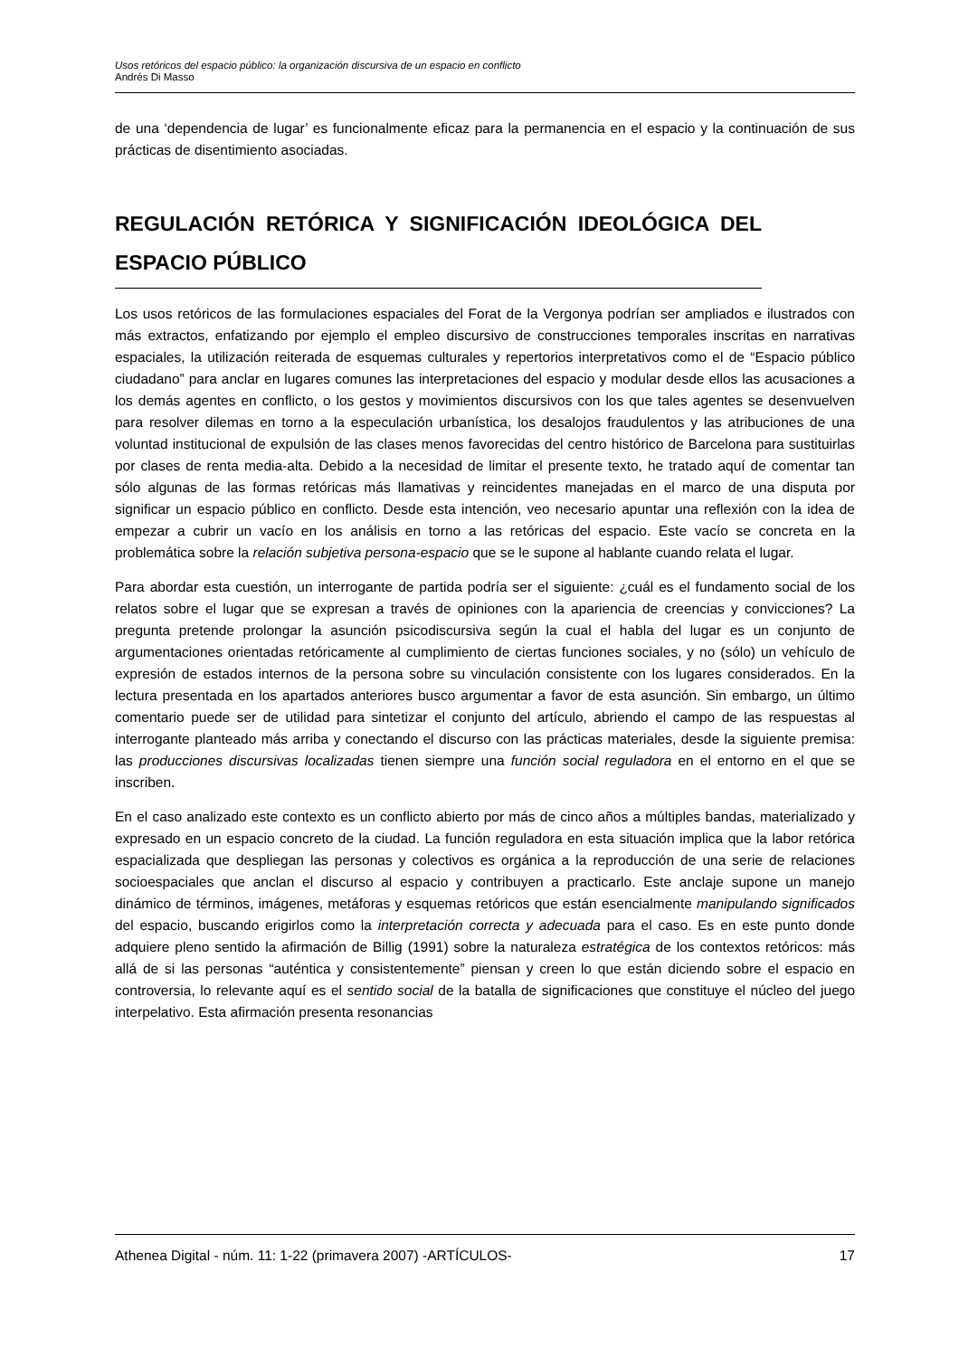Usos retóricos del espacio público: la organización discursiva de un espacio en conflicto
Andrés Di Masso
de una ‘dependencia de lugar’ es funcionalmente eficaz para la permanencia en el espacio y la continuación de sus prácticas de disentimiento asociadas.
REGULACIÓN RETÓRICA Y SIGNIFICACIÓN IDEOLÓGICA DEL ESPACIO PÚBLICO
Los usos retóricos de las formulaciones espaciales del Forat de la Vergonya podrían ser ampliados e ilustrados con más extractos, enfatizando por ejemplo el empleo discursivo de construcciones temporales inscritas en narrativas espaciales, la utilización reiterada de esquemas culturales y repertorios interpretativos como el de “Espacio público ciudadano” para anclar en lugares comunes las interpretaciones del espacio y modular desde ellos las acusaciones a los demás agentes en conflicto, o los gestos y movimientos discursivos con los que tales agentes se desenvuelven para resolver dilemas en torno a la especulación urbanística, los desalojos fraudulentos y las atribuciones de una voluntad institucional de expulsión de las clases menos favorecidas del centro histórico de Barcelona para sustituirlas por clases de renta media-alta. Debido a la necesidad de limitar el presente texto, he tratado aquí de comentar tan sólo algunas de las formas retóricas más llamativas y reincidentes manejadas en el marco de una disputa por significar un espacio público en conflicto. Desde esta intención, veo necesario apuntar una reflexión con la idea de empezar a cubrir un vacío en los análisis en torno a las retóricas del espacio. Este vacío se concreta en la problemática sobre la relación subjetiva persona-espacio que se le supone al hablante cuando relata el lugar.
Para abordar esta cuestión, un interrogante de partida podría ser el siguiente: ¿cuál es el fundamento social de los relatos sobre el lugar que se expresan a través de opiniones con la apariencia de creencias y convicciones? La pregunta pretende prolongar la asunción psicodiscursiva según la cual el habla del lugar es un conjunto de argumentaciones orientadas retóricamente al cumplimiento de ciertas funciones sociales, y no (sólo) un vehículo de expresión de estados internos de la persona sobre su vinculación consistente con los lugares considerados. En la lectura presentada en los apartados anteriores busco argumentar a favor de esta asunción. Sin embargo, un último comentario puede ser de utilidad para sintetizar el conjunto del artículo, abriendo el campo de las respuestas al interrogante planteado más arriba y conectando el discurso con las prácticas materiales, desde la siguiente premisa: las producciones discursivas localizadas tienen siempre una función social reguladora en el entorno en el que se inscriben.
En el caso analizado este contexto es un conflicto abierto por más de cinco años a múltiples bandas, materializado y expresado en un espacio concreto de la ciudad. La función reguladora en esta situación implica que la labor retórica espacializada que despliegan las personas y colectivos es orgánica a la reproducción de una serie de relaciones socioespaciales que anclan el discurso al espacio y contribuyen a practicarlo. Este anclaje supone un manejo dinámico de términos, imágenes, metáforas y esquemas retóricos que están esencialmente manipulando significados del espacio, buscando erigirlos como la interpretación correcta y adecuada para el caso. Es en este punto donde adquiere pleno sentido la afirmación de Billig (1991) sobre la naturaleza estratégica de los contextos retóricos: más allá de si las personas “auténtica y consistentemente” piensan y creen lo que están diciendo sobre el espacio en controversia, lo relevante aquí es el sentido social de la batalla de significaciones que constituye el núcleo del juego interpelativo. Esta afirmación presenta resonancias
Athenea Digital - núm. 11: 1-22 (primavera 2007) -ARTÍCULOS- 17